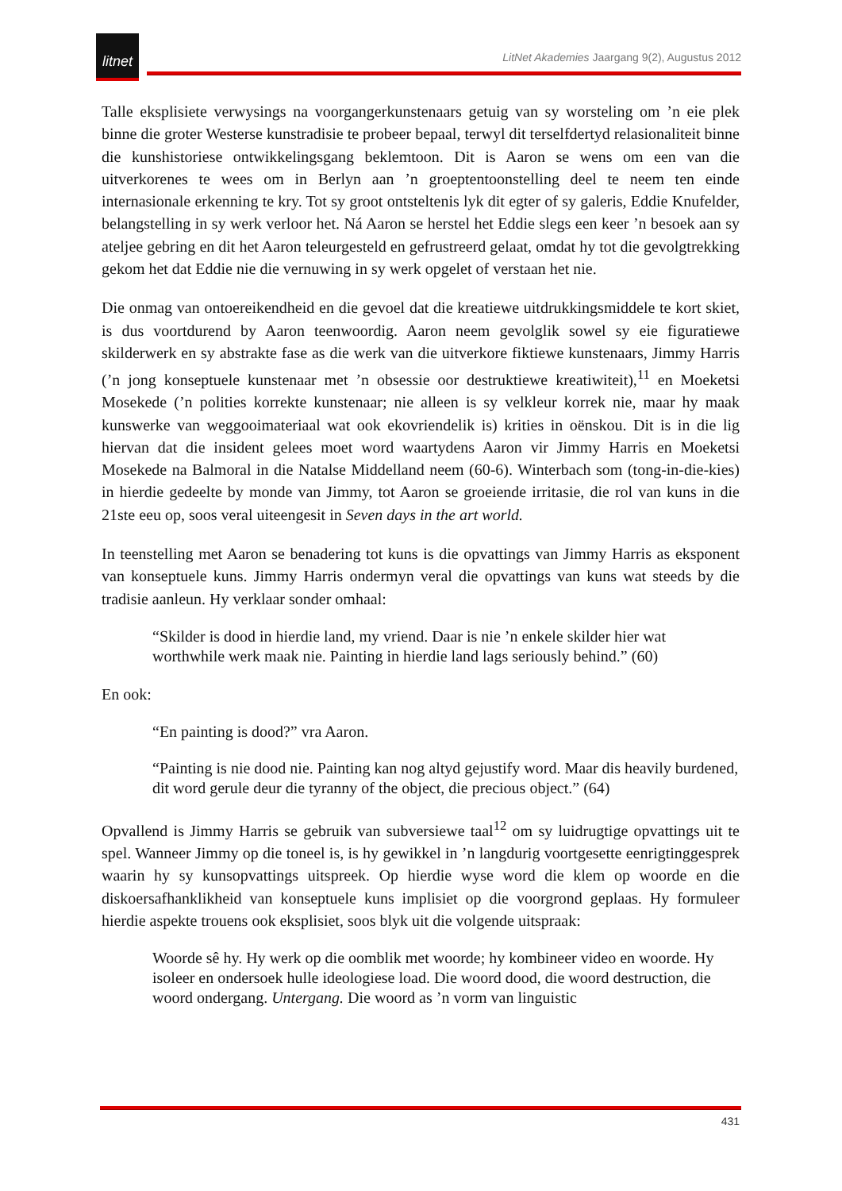litnet
LitNet Akademies Jaargang 9(2), Augustus 2012
Talle eksplisiete verwysings na voorgangerkunstenaars getuig van sy worsteling om ’n eie plek binne die groter Westerse kunstradisie te probeer bepaal, terwyl dit terselfdertyd relasionaliteit binne die kunshistoriese ontwikkelingsgang beklemtoon. Dit is Aaron se wens om een van die uitverkorenes te wees om in Berlyn aan ’n groeptentoonstelling deel te neem ten einde internasionale erkenning te kry. Tot sy groot ontsteltenis lyk dit egter of sy galeris, Eddie Knufelder, belangstelling in sy werk verloor het. Ná Aaron se herstel het Eddie slegs een keer ’n besoek aan sy ateljee gebring en dit het Aaron teleurgesteld en gefrustreerd gelaat, omdat hy tot die gevolgtrekking gekom het dat Eddie nie die vernuwing in sy werk opgelet of verstaan het nie.
Die onmag van ontoereikendheid en die gevoel dat die kreatiewe uitdrukkingsmiddele te kort skiet, is dus voortdurend by Aaron teenwoordig. Aaron neem gevolglik sowel sy eie figuratiewe skilderwerk en sy abstrakte fase as die werk van die uitverkore fiktiewe kunstenaars, Jimmy Harris (’n jong konseptuele kunstenaar met ’n obsessie oor destruktiewe kreatiwiteit),<sup>11</sup> en Moeketsi Mosekede (’n polities korrekte kunstenaar; nie alleen is sy velkleur korrek nie, maar hy maak kunswerke van weggooimateriaal wat ook ekovriendelik is) krities in oënskou. Dit is in die lig hiervan dat die insident gelees moet word waartydens Aaron vir Jimmy Harris en Moeketsi Mosekede na Balmoral in die Natalse Middelland neem (60-6). Winterbach som (tong-in-die-kies) in hierdie gedeelte by monde van Jimmy, tot Aaron se groeiende irritasie, die rol van kuns in die 21ste eeu op, soos veral uiteengesit in Seven days in the art world.
In teenstelling met Aaron se benadering tot kuns is die opvattings van Jimmy Harris as eksponent van konseptuele kuns. Jimmy Harris ondermyn veral die opvattings van kuns wat steeds by die tradisie aanleun. Hy verklaar sonder omhaal:
“Skilder is dood in hierdie land, my vriend. Daar is nie ’n enkele skilder hier wat worthwhile werk maak nie. Painting in hierdie land lags seriously behind.” (60)
En ook:
“En painting is dood?” vra Aaron.
“Painting is nie dood nie. Painting kan nog altyd gejustify word. Maar dis heavily burdened, dit word gerule deur die tyranny of the object, die precious object.” (64)
Opvallend is Jimmy Harris se gebruik van subversiewe taal<sup>12</sup> om sy luidrugtige opvattings uit te spel. Wanneer Jimmy op die toneel is, is hy gewikkel in ’n langdurig voortgesette eenrigtinggesprek waarin hy sy kunsopvattings uitspreek. Op hierdie wyse word die klem op woorde en die diskoersafhanklikheid van konseptuele kuns implisiet op die voorgrond geplaas. Hy formuleer hierdie aspekte trouens ook eksplisiet, soos blyk uit die volgende uitspraak:
Woorde sê hy. Hy werk op die oomblik met woorde; hy kombineer video en woorde. Hy isoleer en ondersoek hulle ideologiese load. Die woord dood, die woord destruction, die woord ondergang. Untergang. Die woord as ’n vorm van linguistic
431